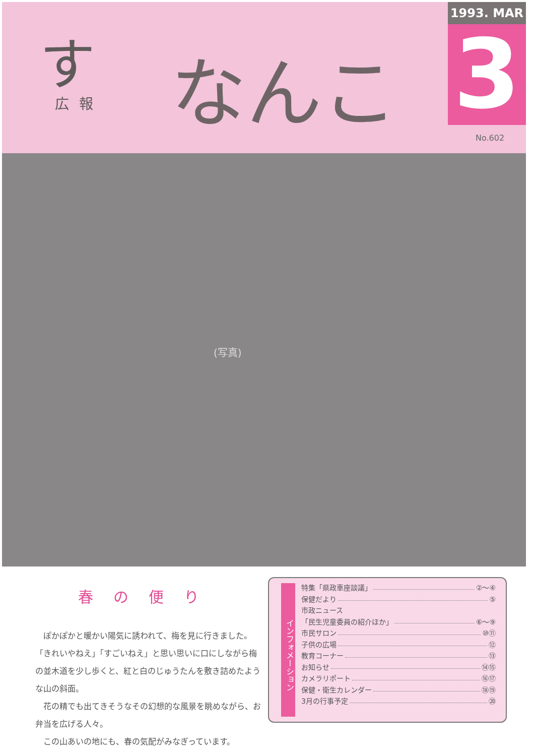す
広報
なんこく
1993. MAR
3
No.602
(写真)
春の便り
ぽかぽかと暖かい陽気に誘われて、梅を見に行きました。「きれいやねえ」「すごいねえ」と思い思いに口にしながら梅の並木道を少し歩くと、紅と白のじゅうたんを敷き詰めたような山の斜面。
花の精でも出てきそうなその幻想的な風景を眺めながら、お弁当を広げる人々。
この山あいの地にも、春の気配がみなぎっています。
インフォメーション
特集「県政車座談議」 ②〜④
保健だより ⑤
市政ニュース
「民生児童委員の紹介ほか」 ⑥〜⑨
市民サロン ⑩⑪
子供の広場 ⑫
教育コーナー ⑬
お知らせ ⑭⑮
カメラリポート ⑯⑰
保健・衛生カレンダー ⑱⑲
3月の行事予定 ⑳